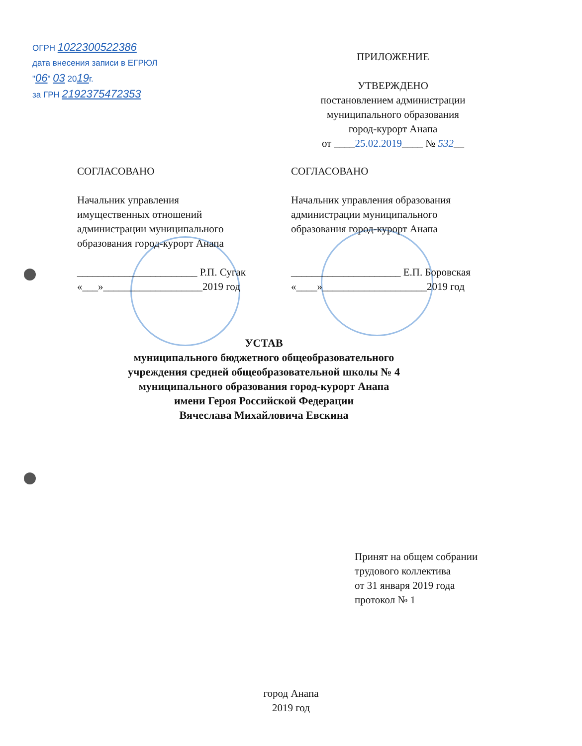ОГРН 1022300522386
дата внесения записи в ЕГРЮЛ
"06" 03 2019г.
за ГРН 2192375472353
ПРИЛОЖЕНИЕ
УТВЕРЖДЕНО
постановлением администрации
муниципального образования
город-курорт Анапа
от ____25.02.2019____ № 532__
СОГЛАСОВАНО
Начальник управления
имущественных отношений
администрации муниципального
образования город-курорт Анапа
_______________________ Р.П. Сугак
«___»___________________2019 год
СОГЛАСОВАНО
Начальник управления образования
администрации муниципального
образования город-курорт Анапа
_____________________ Е.П. Боровская
«____»____________________2019 год
УСТАВ
муниципального бюджетного общеобразовательного
учреждения средней общеобразовательной школы № 4
муниципального образования город-курорт Анапа
имени Героя Российской Федерации
Вячеслава Михайловича Евскина
Принят на общем собрании
трудового коллектива
от 31 января 2019 года
протокол № 1
город Анапа
2019 год